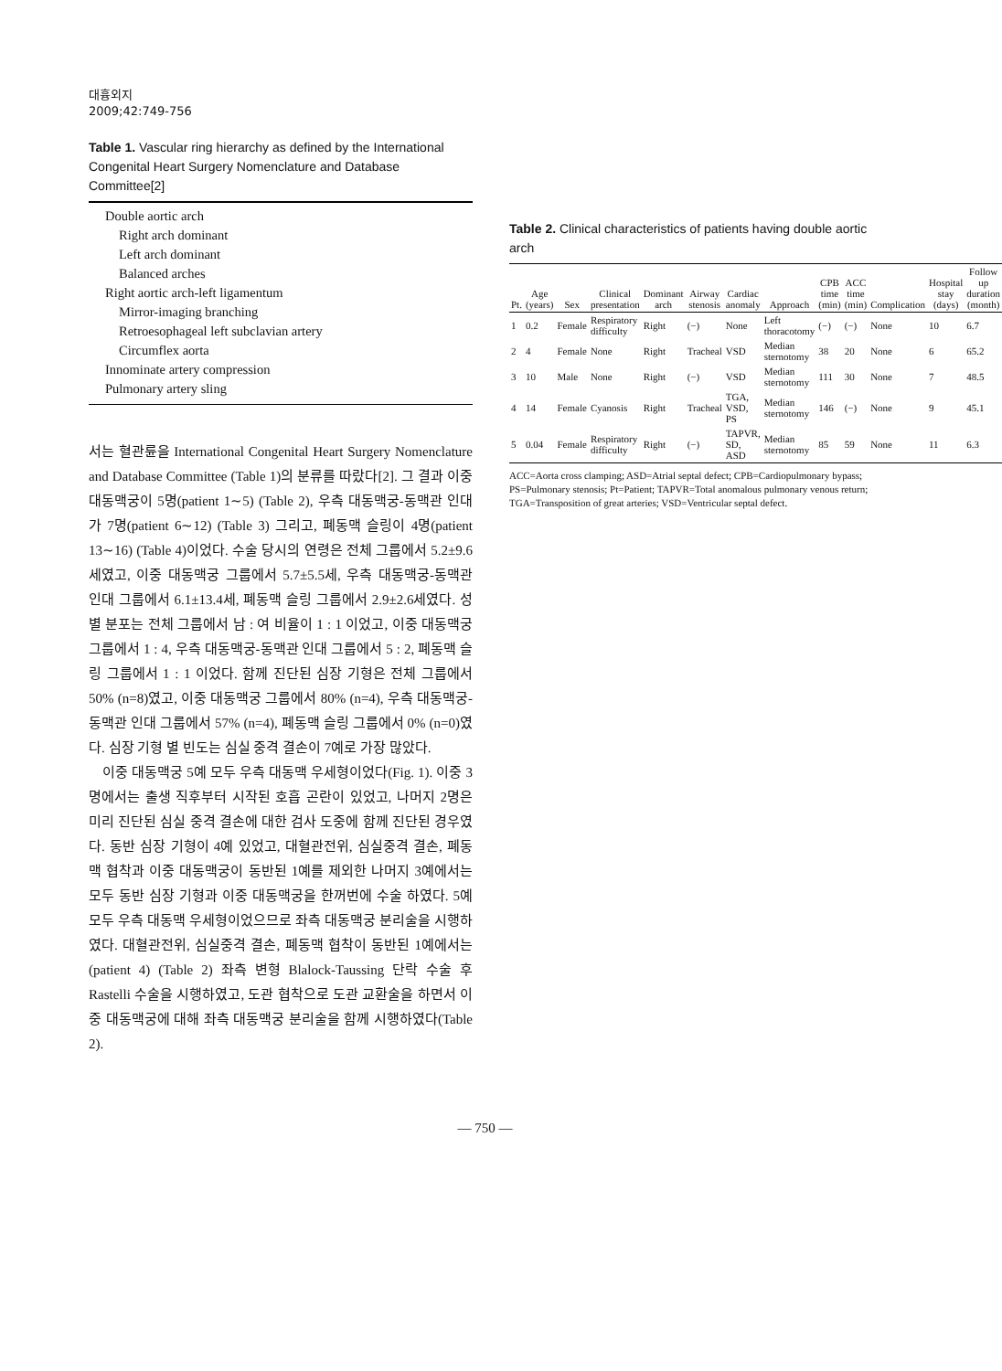대흉외지
2009;42:749-756
Table 1. Vascular ring hierarchy as defined by the International Congenital Heart Surgery Nomenclature and Database Committee[2]
Double aortic arch
Right arch dominant
Left arch dominant
Balanced arches
Right aortic arch-left ligamentum
Mirror-imaging branching
Retroesophageal left subclavian artery
Circumflex aorta
Innominate artery compression
Pulmonary artery sling
서는 혈관륜을 International Congenital Heart Surgery Nomenclature and Database Committee (Table 1)의 분류를 따랐다[2]. 그 결과 이중 대동맥궁이 5명(patient 1∼5) (Table 2), 우측 대동맥궁-동맥관 인대가 7명(patient 6∼12) (Table 3) 그리고, 폐동맥 슬링이 4명(patient 13∼16) (Table 4)이었다. 수술 당시의 연령은 전체 그룹에서 5.2±9.6세였고, 이중 대동맥궁 그룹에서 5.7±5.5세, 우측 대동맥궁-동맥관 인대 그룹에서 6.1±13.4세, 폐동맥 슬링 그룹에서 2.9±2.6세였다. 성별 분포는 전체 그룹에서 남 : 여 비율이 1 : 1 이었고, 이중 대동맥궁 그룹에서 1 : 4, 우측 대동맥궁-동맥관 인대 그룹에서 5 : 2, 폐동맥 슬링 그룹에서 1 : 1 이었다. 함께 진단된 심장 기형은 전체 그룹에서 50% (n=8)였고, 이중 대동맥궁 그룹에서 80% (n=4), 우측 대동맥궁-동맥관 인대 그룹에서 57% (n=4), 폐동맥 슬링 그룹에서 0% (n=0)였다. 심장 기형 별 빈도는 심실 중격 결손이 7예로 가장 많았다.
이중 대동맥궁 5예 모두 우측 대동맥 우세형이었다(Fig. 1). 이중 3명에서는 출생 직후부터 시작된 호흡 곤란이 있었고, 나머지 2명은 미리 진단된 심실 중격 결손에 대한 검사 도중에 함께 진단된 경우였다. 동반 심장 기형이 4예 있었고, 대혈관전위, 심실중격 결손, 폐동맥 협착과 이중 대동맥궁이 동반된 1예를 제외한 나머지 3예에서는 모두 동반 심장 기형과 이중 대동맥궁을 한꺼번에 수술 하였다. 5예 모두 우측 대동맥 우세형이었으므로 좌측 대동맥궁 분리술을 시행하였다. 대혈관전위, 심실중격 결손, 폐동맥 협착이 동반된 1예에서는(patient 4) (Table 2) 좌측 변형 Blalock-Taussing 단락 수술 후 Rastelli 수술을 시행하였고, 도관 협착으로 도관 교환술을 하면서 이중 대동맥궁에 대해 좌측 대동맥궁 분리술을 함께 시행하였다(Table 2).
Table 2. Clinical characteristics of patients having double aortic arch
| Pt. | Age (years) | Sex | Clinical presentation | Dominant arch | Airway stenosis | Cardiac anomaly | Approach | CPB time (min) | ACC time (min) | Complication | Hospital stay (days) | Follow up duration (month) |
| --- | --- | --- | --- | --- | --- | --- | --- | --- | --- | --- | --- | --- |
| 1 | 0.2 | Female | Respiratory difficulty | Right | (−) | None | Left thoracotomy | (−) | (−) | None | 10 | 6.7 |
| 2 | 4 | Female | None | Right | Tracheal | VSD | Median sternotomy | 38 | 20 | None | 6 | 65.2 |
| 3 | 10 | Male | None | Right | (−) | VSD | Median sternotomy | 111 | 30 | None | 7 | 48.5 |
| 4 | 14 | Female | Cyanosis | Right | Tracheal | TGA, VSD, PS | Median sternotomy | 146 | (−) | None | 9 | 45.1 |
| 5 | 0.04 | Female | Respiratory difficulty | Right | (−) | TAPVR, SD, ASD | Median sternotomy | 85 | 59 | None | 11 | 6.3 |
ACC=Aorta cross clamping; ASD=Atrial septal defect; CPB=Cardiopulmonary bypass; PS=Pulmonary stenosis; Pt=Patient; TAPVR=Total anomalous pulmonary venous return; TGA=Transposition of great arteries; VSD=Ventricular septal defect.
— 750 —